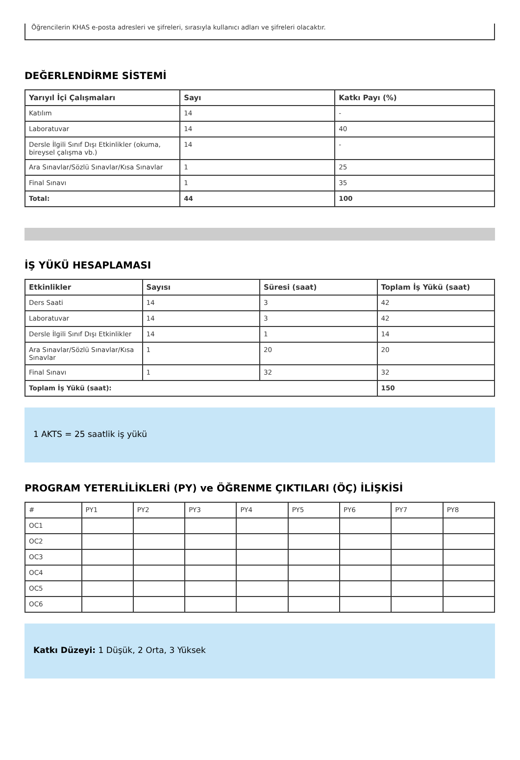Öğrencilerin KHAS e-posta adresleri ve şifreleri, sırasıyla kullanıcı adları ve şifreleri olacaktır.
DEĞERLENDİRME SİSTEMİ
| Yarıyıl İçi Çalışmaları | Sayı | Katkı Payı (%) |
| --- | --- | --- |
| Katılım | 14 | - |
| Laboratuvar | 14 | 40 |
| Dersle İlgili Sınıf Dışı Etkinlikler (okuma, bireysel çalışma vb.) | 14 | - |
| Ara Sınavlar/Sözlü Sınavlar/Kısa Sınavlar | 1 | 25 |
| Final Sınavı | 1 | 35 |
| Total: | 44 | 100 |
İŞ YÜKÜ HESAPLAMASI
| Etkinlikler | Sayısı | Süresi (saat) | Toplam İş Yükü (saat) |
| --- | --- | --- | --- |
| Ders Saati | 14 | 3 | 42 |
| Laboratuvar | 14 | 3 | 42 |
| Dersle İlgili Sınıf Dışı Etkinlikler | 14 | 1 | 14 |
| Ara Sınavlar/Sözlü Sınavlar/Kısa Sınavlar | 1 | 20 | 20 |
| Final Sınavı | 1 | 32 | 32 |
| Toplam İş Yükü (saat): | | | 150 |
1 AKTS = 25 saatlik iş yükü
PROGRAM YETERLİLİKLERİ (PY) ve ÖĞRENME ÇIKTILARI (ÖÇ) İLİŞKİSİ
| # | PY1 | PY2 | PY3 | PY4 | PY5 | PY6 | PY7 | PY8 |
| OC1 | | | | | | | | |
| OC2 | | | | | | | | |
| OC3 | | | | | | | | |
| OC4 | | | | | | | | |
| OC5 | | | | | | | | |
| OC6 | | | | | | | | |
Katkı Düzeyi: 1 Düşük, 2 Orta, 3 Yüksek